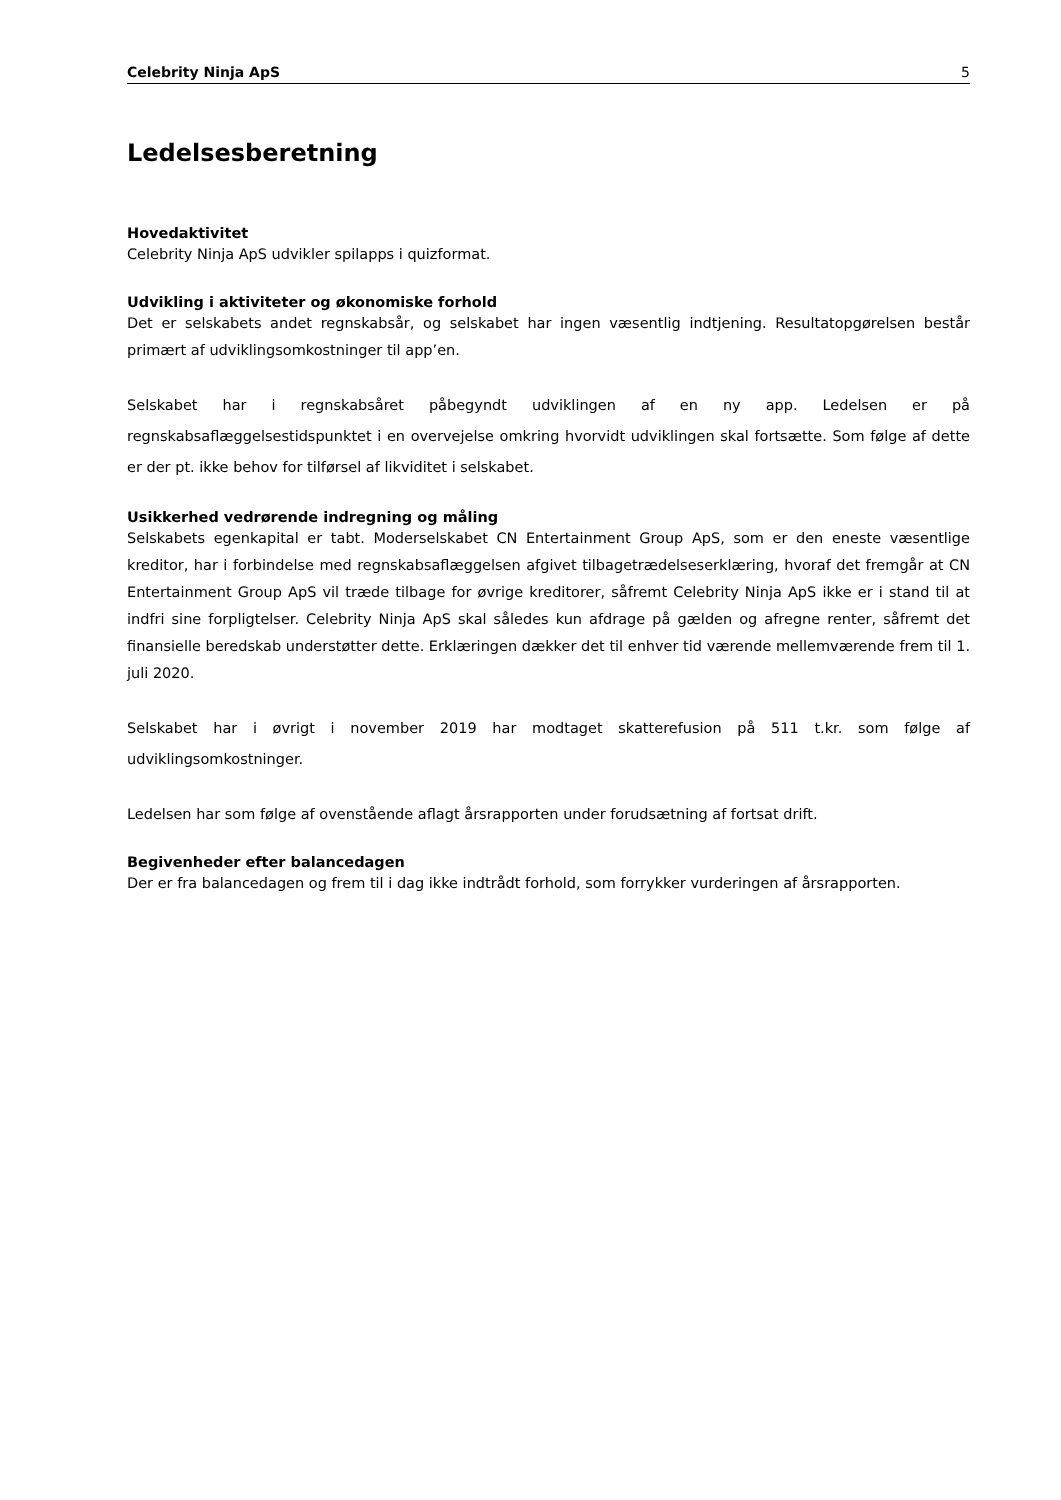Celebrity Ninja ApS 5
Ledelsesberetning
Hovedaktivitet
Celebrity Ninja ApS udvikler spilapps i quizformat.
Udvikling i aktiviteter og økonomiske forhold
Det er selskabets andet regnskabsår, og selskabet har ingen væsentlig indtjening. Resultatopgørelsen består primært af udviklingsomkostninger til app’en.
Selskabet har i regnskabsåret påbegyndt udviklingen af en ny app. Ledelsen er på regnskabsaflæggelsestidspunktet i en overvejelse omkring hvorvidt udviklingen skal fortsætte. Som følge af dette er der pt. ikke behov for tilførsel af likviditet i selskabet.
Usikkerhed vedrørende indregning og måling
Selskabets egenkapital er tabt. Moderselskabet CN Entertainment Group ApS, som er den eneste væsentlige kreditor, har i forbindelse med regnskabsaflæggelsen afgivet tilbagetrædelseserklæring, hvoraf det fremgår at CN Entertainment Group ApS vil træde tilbage for øvrige kreditorer, såfremt Celebrity Ninja ApS ikke er i stand til at indfri sine forpligtelser. Celebrity Ninja ApS skal således kun afdrage på gælden og afregne renter, såfremt det finansielle beredskab understøtter dette. Erklæringen dækker det til enhver tid værende mellemværende frem til 1. juli 2020.
Selskabet har i øvrigt i november 2019 har modtaget skatterefusion på 511 t.kr. som følge af udviklingsomkostninger.
Ledelsen har som følge af ovenstående aflagt årsrapporten under forudsætning af fortsat drift.
Begivenheder efter balancedagen
Der er fra balancedagen og frem til i dag ikke indtrådt forhold, som forrykker vurderingen af årsrapporten.